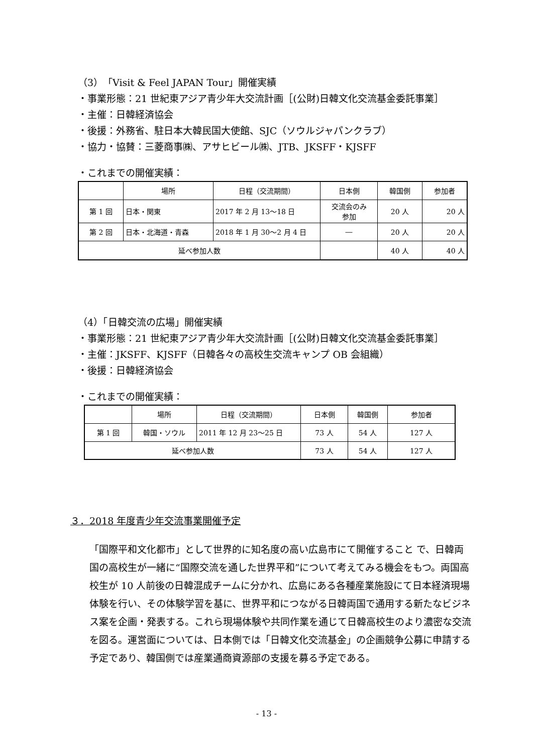（3）「Visit & Feel JAPAN Tour」開催実績
・事業形態：21 世紀東アジア青少年大交流計画［(公財)日韓文化交流基金委託事業］
・主催：日韓経済協会
・後援：外務省、駐日本大韓民国大使館、SJC（ソウルジャパンクラブ）
・協力・協賛：三菱商事㈱、アサヒビール㈱、JTB、JKSFF・KJSFF
・これまでの開催実績：
| | 場所 | 日程（交流期間） | 日本側 | 韓国側 | 参加者 |
| --- | --- | --- | --- | --- | --- |
| 第 1 回 | 日本・関東 | 2017 年 2 月 13～18 日 | 交流会のみ 参加 | 20 人 | 20 人 |
| 第 2 回 | 日本・北海道・青森 | 2018 年 1 月 30～2 月 4 日 | ― | 20 人 | 20 人 |
| 延べ参加人数 | | | | 40 人 | 40 人 |
（4）「日韓交流の広場」開催実績
・事業形態：21 世紀東アジア青少年大交流計画［(公財)日韓文化交流基金委託事業］
・主催：JKSFF、KJSFF（日韓各々の高校生交流キャンプ OB 会組織）
・後援：日韓経済協会
・これまでの開催実績：
| | 場所 | 日程（交流期間） | 日本側 | 韓国側 | 参加者 |
| --- | --- | --- | --- | --- | --- |
| 第 1 回 | 韓国・ソウル | 2011 年 12 月 23～25 日 | 73 人 | 54 人 | 127 人 |
| 延べ参加人数 | | | 73 人 | 54 人 | 127 人 |
３．2018 年度青少年交流事業開催予定
「国際平和文化都市」として世界的に知名度の高い広島市にて開催すること で、日韓両国の高校生が一緒に“国際交流を通した世界平和”について考えてみる機会をもつ。両国高校生が 10 人前後の日韓混成チームに分かれ、広島にある各種産業施設にて日本経済現場体験を行い、その体験学習を基に、世界平和につながる日韓両国で通用する新たなビジネス案を企画・発表する。これら現場体験や共同作業を通じて日韓高校生のより濃密な交流を図る。運営面については、日本側では「日韓文化交流基金」の企画競争公募に申請する予定であり、韓国側では産業通商資源部の支援を募る予定である。
- 13 -